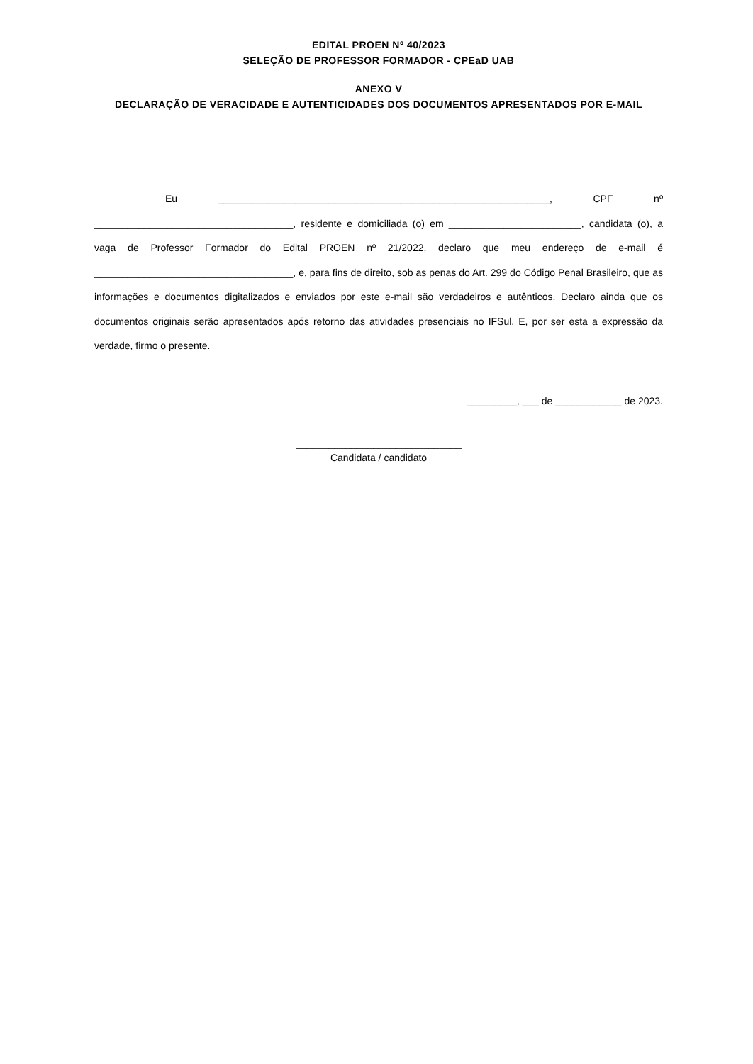EDITAL PROEN Nº 40/2023
SELEÇÃO DE PROFESSOR FORMADOR - CPEaD UAB
ANEXO V
DECLARAÇÃO DE VERACIDADE E AUTENTICIDADES DOS DOCUMENTOS APRESENTADOS POR E-MAIL
Eu ____________________________________________________________, CPF nº ____________________________________, residente e domiciliada (o) em ________________________, candidata (o), a vaga de Professor Formador do Edital PROEN nº 21/2022, declaro que meu endereço de e-mail é ____________________________________, e, para fins de direito, sob as penas do Art. 299 do Código Penal Brasileiro, que as informações e documentos digitalizados e enviados por este e-mail são verdadeiros e autênticos. Declaro ainda que os documentos originais serão apresentados após retorno das atividades presenciais no IFSul. E, por ser esta a expressão da verdade, firmo o presente.
_________, ___ de ____________ de 2023.
______________________________
Candidata / candidato